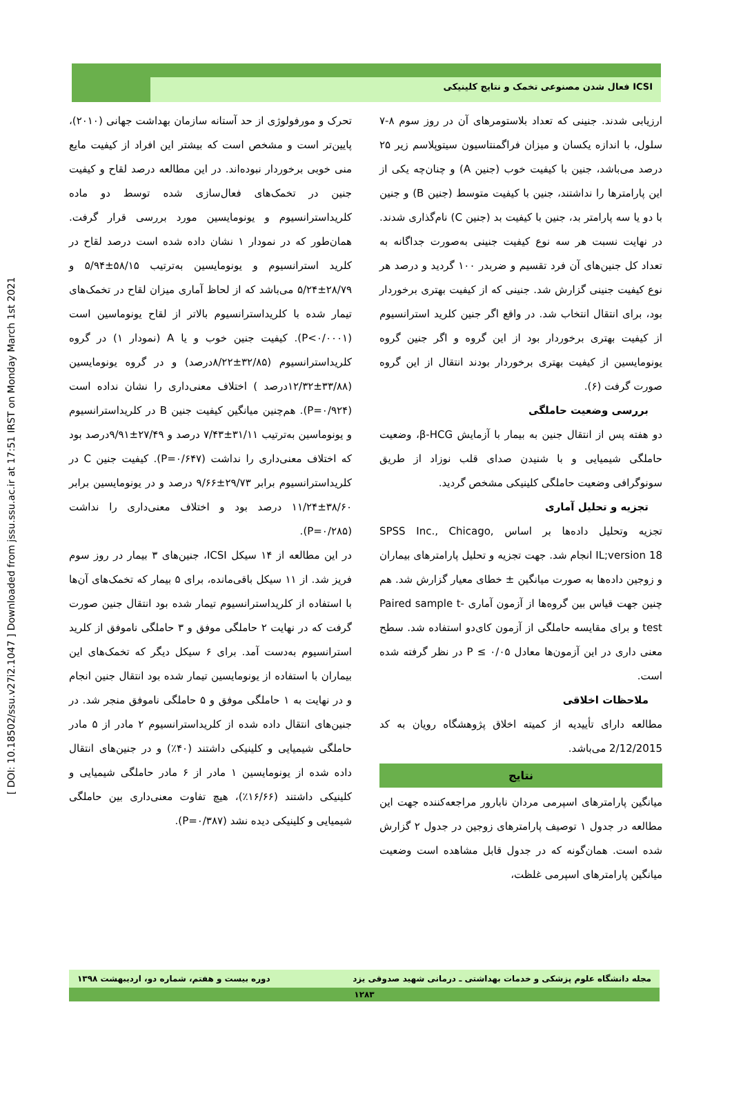[ DOI: 10.18502/ssu.v27i2.1047 ] Downloaded from jssu.ssu.ac.ir at 17:51 IRST on Monday March 1st 2021
فعال شدن مصنوعی تخمک و نتایج کلینیکی ICSI
ارزیابی شدند. جنینی که تعداد بلاستومرهای آن در روز سوم ۸-۷ سلول، با اندازه یکسان و میزان فراگمنتاسیون سیتوپلاسم زیر ۲۵ درصد می‌باشد، جنین با کیفیت خوب (جنین A) و چنان‌چه یکی از این پارامترها را نداشتند، جنین با کیفیت متوسط (جنین B) و جنین با دو یا سه پارامتر بد، جنین با کیفیت بد (جنین C) نام‌گذاری شدند. در نهایت نسبت هر سه نوع کیفیت جنینی به‌صورت جداگانه به تعداد کل جنین‌های آن فرد تقسیم و ضربدر ۱۰۰ گردید و درصد هر نوع کیفیت جنینی گزارش شد. جنینی که از کیفیت بهتری برخوردار بود، برای انتقال انتخاب شد. در واقع اگر جنین کلرید استرانسیوم از کیفیت بهتری برخوردار بود از این گروه و اگر جنین گروه یونومایسین از کیفیت بهتری برخوردار بودند انتقال از این گروه صورت گرفت (۶).
بررسی وضعیت حاملگی
دو هفته پس از انتقال جنین به بیمار با آزمایش β-HCG، وضعیت حاملگی شیمیایی و با شنیدن صدای قلب نوزاد از طریق سونوگرافی وضعیت حاملگی کلینیکی مشخص گردید.
تجزیه و تحلیل آماری
تجزیه وتحلیل داده‌ها بر اساس SPSS Inc., Chicago, IL;version 18 انجام شد. جهت تجزیه و تحلیل پارامترهای بیماران و زوجین داده‌ها به صورت میانگین ± خطای معیار گزارش شد. هم چنین جهت قیاس بین گروه‌ها از آزمون آماری Paired sample t-test و برای مقایسه حاملگی از آزمون کای‌دو استفاده شد. سطح معنی داری در این آزمون‌ها معادل P ≤ ۰/۰۵ در نظر گرفته شده است.
ملاحظات اخلاقی
مطالعه دارای تأییدیه از کمیته اخلاق پژوهشگاه رویان به کد 2/12/2015 می‌باشد.
نتایج
میانگین پارامترهای اسپرمی مردان نابارور مراجعه‌کننده جهت این مطالعه در جدول ۱ توصیف پارامترهای زوجین در جدول ۲ گزارش شده است. همان‌گونه که در جدول قابل مشاهده است وضعیت میانگین پارامترهای اسپرمی غلظت،
تحرک و مورفولوژی از حد آستانه سازمان بهداشت جهانی (۲۰۱۰)، پایین‌تر است و مشخص است که بیشتر این افراد از کیفیت مایع منی خوبی برخوردار نبوده‌اند. در این مطالعه درصد لقاح و کیفیت جنین در تخمک‌های فعال‌سازی شده توسط دو ماده کلریداسترانسیوم و یونومایسین مورد بررسی قرار گرفت. همان‌طور که در نمودار ۱ نشان داده شده است درصد لقاح در کلرید استرانسیوم و یونومایسین به‌ترتیب ۵۸/۱۵±۵/۹۴ و ۲۸/۷۹±۵/۲۴ می‌باشد که از لحاظ آماری میزان لقاح در تخمک‌های تیمار شده با کلریداسترانسیوم بالاتر از لقاح یونوماسین است (P<۰/۰۰۰۱). کیفیت جنین خوب و یا A (نمودار ۱) در گروه کلریداسترانسیوم (۳۲/۸۵±۸/۲۲درصد) و در گروه یونومایسین (۳۳/۸۸±۱۲/۳۲درصد ) اختلاف معنی‌داری را نشان نداده است (P=۰/۹۲۴). هم‌چنین میانگین کیفیت جنین B در کلریداسترانسیوم و یونوماسین به‌ترتیب ۳۱/۱۱±۷/۴۳ درصد و ۲۷/۴۹±۹/۹۱درصد بود که اختلاف معنی‌داری را نداشت (P=۰/۶۴۷). کیفیت جنین C در کلریداسترانسیوم برابر ۲۹/۷۳±۹/۶۶ درصد و در یونومایسین برابر ۳۸/۶۰±۱۱/۲۴ درصد بود و اختلاف معنی‌داری را نداشت (P=۰/۲۸۵).
در این مطالعه از ۱۴ سیکل ICSI، جنین‌های ۳ بیمار در روز سوم فریز شد. از ۱۱ سیکل باقی‌مانده، برای ۵ بیمار که تخمک‌های آن‌ها با استفاده از کلریداسترانسیوم تیمار شده بود انتقال جنین صورت گرفت که در نهایت ۲ حاملگی موفق و ۳ حاملگی ناموفق از کلرید استرانسیوم به‌دست آمد. برای ۶ سیکل دیگر که تخمک‌های این بیماران با استفاده از یونومایسین تیمار شده بود انتقال جنین انجام و در نهایت به ۱ حاملگی موفق و ۵ حاملگی ناموفق منجر شد. در جنین‌های انتقال داده شده از کلریداسترانسیوم ۲ مادر از ۵ مادر حاملگی شیمیایی و کلینیکی داشتند (۴۰٪) و در جنین‌های انتقال داده شده از یونومایسین ۱ مادر از ۶ مادر حاملگی شیمیایی و کلینیکی داشتند (۱۶/۶۶٪)، هیچ تفاوت معنی‌داری بین حاملگی شیمیایی و کلینیکی دیده نشد (P=۰/۳۸۷).
مجله دانشگاه علوم پزشکی و خدمات بهداشتی ـ درمانی شهید صدوقی یزد دوره بیست و هفتم، شماره دو، اردیبهشت ۱۳۹۸
۱۲۸۳